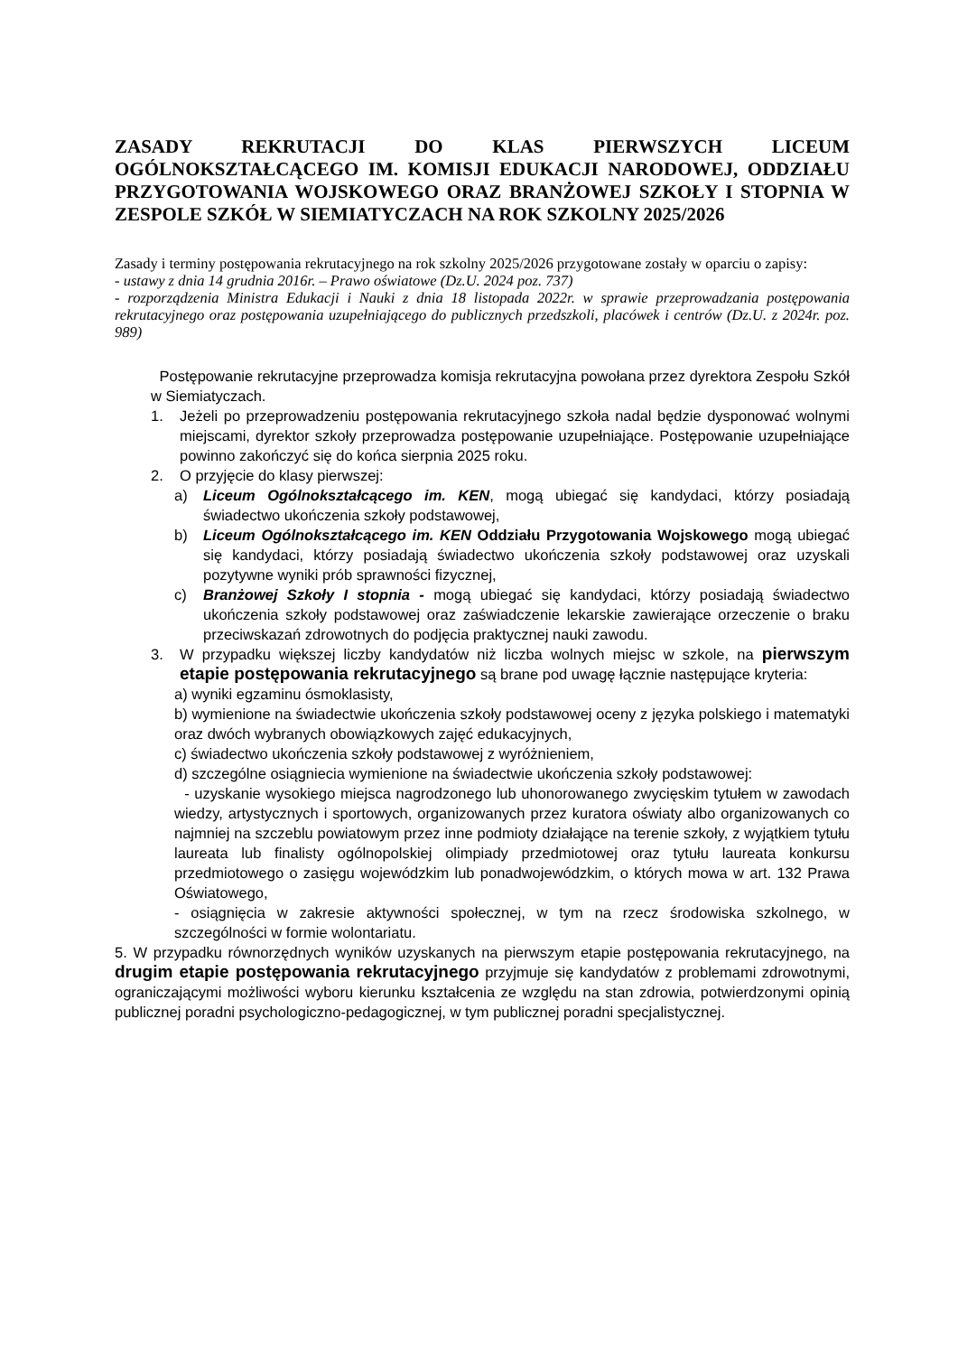ZASADY REKRUTACJI DO KLAS PIERWSZYCH LICEUM OGÓLNOKSZTAŁCĄCEGO IM. KOMISJI EDUKACJI NARODOWEJ, ODDZIAŁU PRZYGOTOWANIA WOJSKOWEGO ORAZ BRANŻOWEJ SZKOŁY I STOPNIA W ZESPOLE SZKÓŁ W SIEMIATYCZACH NA ROK SZKOLNY 2025/2026
Zasady i terminy postępowania rekrutacyjnego na rok szkolny 2025/2026 przygotowane zostały w oparciu o zapisy:
- ustawy z dnia 14 grudnia 2016r. – Prawo oświatowe (Dz.U. 2024 poz. 737)
- rozporządzenia Ministra Edukacji i Nauki z dnia 18 listopada 2022r. w sprawie przeprowadzania postępowania rekrutacyjnego oraz postępowania uzupełniającego do publicznych przedszkoli, placówek i centrów (Dz.U. z 2024r. poz. 989)
Postępowanie rekrutacyjne przeprowadza komisja rekrutacyjna powołana przez dyrektora Zespołu Szkół w Siemiatyczach.
1. Jeżeli po przeprowadzeniu postępowania rekrutacyjnego szkoła nadal będzie dysponować wolnymi miejscami, dyrektor szkoły przeprowadza postępowanie uzupełniające. Postępowanie uzupełniające powinno zakończyć się do końca sierpnia 2025 roku.
2. O przyjęcie do klasy pierwszej:
a) Liceum Ogólnokształcącego im. KEN, mogą ubiegać się kandydaci, którzy posiadają świadectwo ukończenia szkoły podstawowej,
b) Liceum Ogólnokształcącego im. KEN Oddziału Przygotowania Wojskowego mogą ubiegać się kandydaci, którzy posiadają świadectwo ukończenia szkoły podstawowej oraz uzyskali pozytywne wyniki prób sprawności fizycznej,
c) Branżowej Szkoły I stopnia - mogą ubiegać się kandydaci, którzy posiadają świadectwo ukończenia szkoły podstawowej oraz zaświadczenie lekarskie zawierające orzeczenie o braku przeciwskazań zdrowotnych do podjęcia praktycznej nauki zawodu.
3. W przypadku większej liczby kandydatów niż liczba wolnych miejsc w szkole, na pierwszym etapie postępowania rekrutacyjnego są brane pod uwagę łącznie następujące kryteria:
a) wyniki egzaminu ósmoklasisty,
b) wymienione na świadectwie ukończenia szkoły podstawowej oceny z języka polskiego i matematyki oraz dwóch wybranych obowiązkowych zajęć edukacyjnych,
c) świadectwo ukończenia szkoły podstawowej z wyróżnieniem,
d) szczególne osiągniecia wymienione na świadectwie ukończenia szkoły podstawowej:
- uzyskanie wysokiego miejsca nagrodzonego lub uhonorowanego zwycięskim tytułem w zawodach wiedzy, artystycznych i sportowych, organizowanych przez kuratora oświaty albo organizowanych co najmniej na szczeblu powiatowym przez inne podmioty działające na terenie szkoły, z wyjątkiem tytułu laureata lub finalisty ogólnopolskiej olimpiady przedmiotowej oraz tytułu laureata konkursu przedmiotowego o zasięgu wojewódzkim lub ponadwojewódzkim, o których mowa w art. 132 Prawa Oświatowego,
- osiągnięcia w zakresie aktywności społecznej, w tym na rzecz środowiska szkolnego, w szczególności w formie wolontariatu.
5. W przypadku równorzędnych wyników uzyskanych na pierwszym etapie postępowania rekrutacyjnego, na drugim etapie postępowania rekrutacyjnego przyjmuje się kandydatów z problemami zdrowotnymi, ograniczającymi możliwości wyboru kierunku kształcenia ze względu na stan zdrowia, potwierdzonymi opinią publicznej poradni psychologiczno-pedagogicznej, w tym publicznej poradni specjalistycznej.